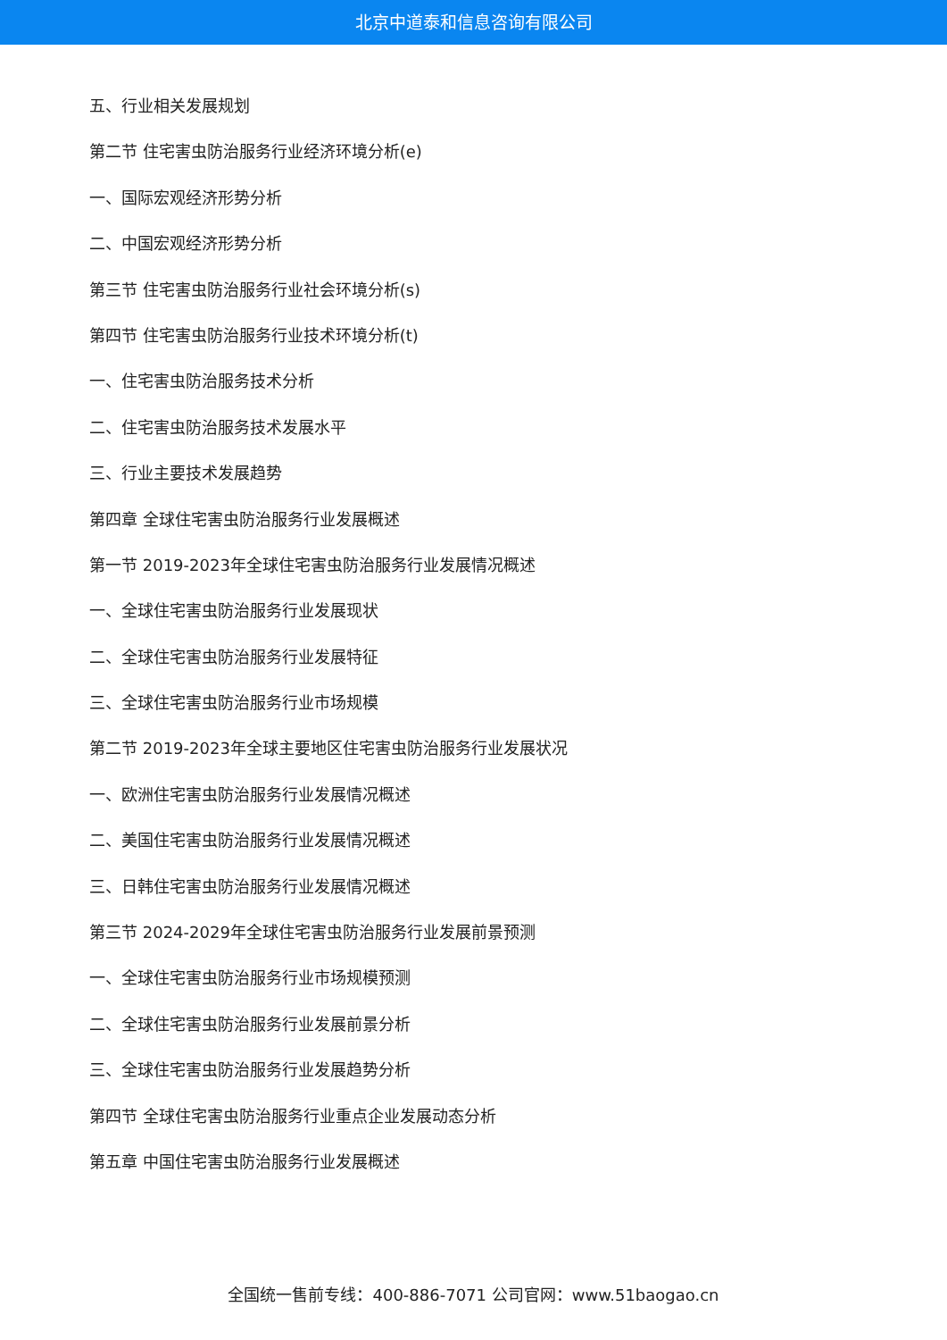北京中道泰和信息咨询有限公司
五、行业相关发展规划
第二节 住宅害虫防治服务行业经济环境分析(e)
一、国际宏观经济形势分析
二、中国宏观经济形势分析
第三节 住宅害虫防治服务行业社会环境分析(s)
第四节 住宅害虫防治服务行业技术环境分析(t)
一、住宅害虫防治服务技术分析
二、住宅害虫防治服务技术发展水平
三、行业主要技术发展趋势
第四章 全球住宅害虫防治服务行业发展概述
第一节 2019-2023年全球住宅害虫防治服务行业发展情况概述
一、全球住宅害虫防治服务行业发展现状
二、全球住宅害虫防治服务行业发展特征
三、全球住宅害虫防治服务行业市场规模
第二节 2019-2023年全球主要地区住宅害虫防治服务行业发展状况
一、欧洲住宅害虫防治服务行业发展情况概述
二、美国住宅害虫防治服务行业发展情况概述
三、日韩住宅害虫防治服务行业发展情况概述
第三节 2024-2029年全球住宅害虫防治服务行业发展前景预测
一、全球住宅害虫防治服务行业市场规模预测
二、全球住宅害虫防治服务行业发展前景分析
三、全球住宅害虫防治服务行业发展趋势分析
第四节 全球住宅害虫防治服务行业重点企业发展动态分析
第五章 中国住宅害虫防治服务行业发展概述
全国统一售前专线：400-886-7071 公司官网：www.51baogao.cn